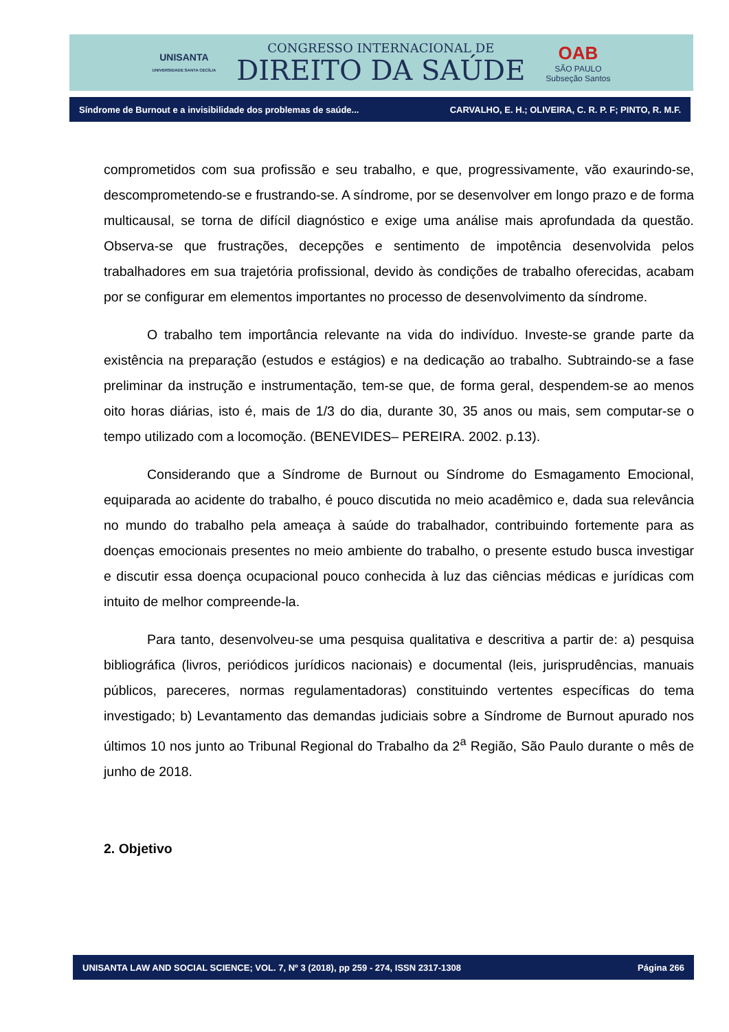UNISANTA
UNIVERSIDADE SANTA CECÍLIA
CONGRESSO INTERNACIONAL DE
DIREITO DA SAÚDE
OAB
SÃO PAULO
Subseção Santos
Síndrome de Burnout e a invisibilidade dos problemas de saúde... CARVALHO, E. H.; OLIVEIRA, C. R. P. F; PINTO, R. M.F.
comprometidos com sua profissão e seu trabalho, e que, progressivamente, vão exaurindo-se, descomprometendo-se e frustrando-se. A síndrome, por se desenvolver em longo prazo e de forma multicausal, se torna de difícil diagnóstico e exige uma análise mais aprofundada da questão. Observa-se que frustrações, decepções e sentimento de impotência desenvolvida pelos trabalhadores em sua trajetória profissional, devido às condições de trabalho oferecidas, acabam por se configurar em elementos importantes no processo de desenvolvimento da síndrome.
O trabalho tem importância relevante na vida do indivíduo. Investe-se grande parte da existência na preparação (estudos e estágios) e na dedicação ao trabalho. Subtraindo-se a fase preliminar da instrução e instrumentação, tem-se que, de forma geral, despendem-se ao menos oito horas diárias, isto é, mais de 1/3 do dia, durante 30, 35 anos ou mais, sem computar-se o tempo utilizado com a locomoção. (BENEVIDES– PEREIRA. 2002. p.13).
Considerando que a Síndrome de Burnout ou Síndrome do Esmagamento Emocional, equiparada ao acidente do trabalho, é pouco discutida no meio acadêmico e, dada sua relevância no mundo do trabalho pela ameaça à saúde do trabalhador, contribuindo fortemente para as doenças emocionais presentes no meio ambiente do trabalho, o presente estudo busca investigar e discutir essa doença ocupacional pouco conhecida à luz das ciências médicas e jurídicas com intuito de melhor compreende-la.
Para tanto, desenvolveu-se uma pesquisa qualitativa e descritiva a partir de: a) pesquisa bibliográfica (livros, periódicos jurídicos nacionais) e documental (leis, jurisprudências, manuais públicos, pareceres, normas regulamentadoras) constituindo vertentes específicas do tema investigado; b) Levantamento das demandas judiciais sobre a Síndrome de Burnout apurado nos últimos 10 nos junto ao Tribunal Regional do Trabalho da 2<sup>a</sup> Região, São Paulo durante o mês de junho de 2018.
2. Objetivo
UNISANTA LAW AND SOCIAL SCIENCE; VOL. 7, Nº 3 (2018), pp 259 - 274, ISSN 2317-1308 Página 266